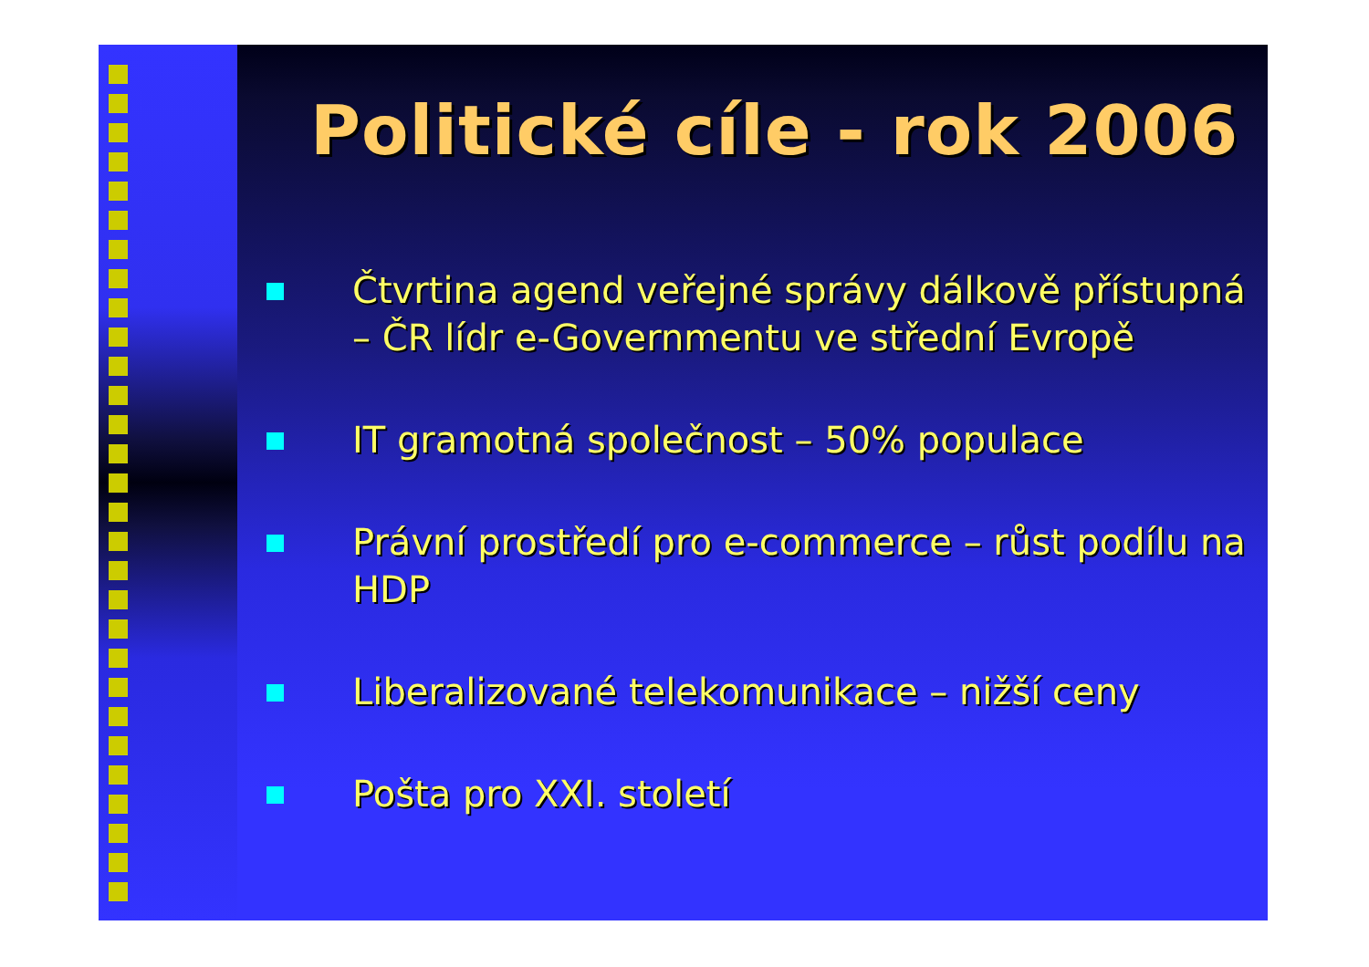Politické cíle - rok 2006
Čtvrtina agend veřejné správy dálkově přístupná – ČR lídr e-Governmentu ve střední Evropě
IT gramotná společnost – 50% populace
Právní prostředí pro e-commerce – růst podílu na HDP
Liberalizované telekomunikace – nižší ceny
Pošta pro XXI. století